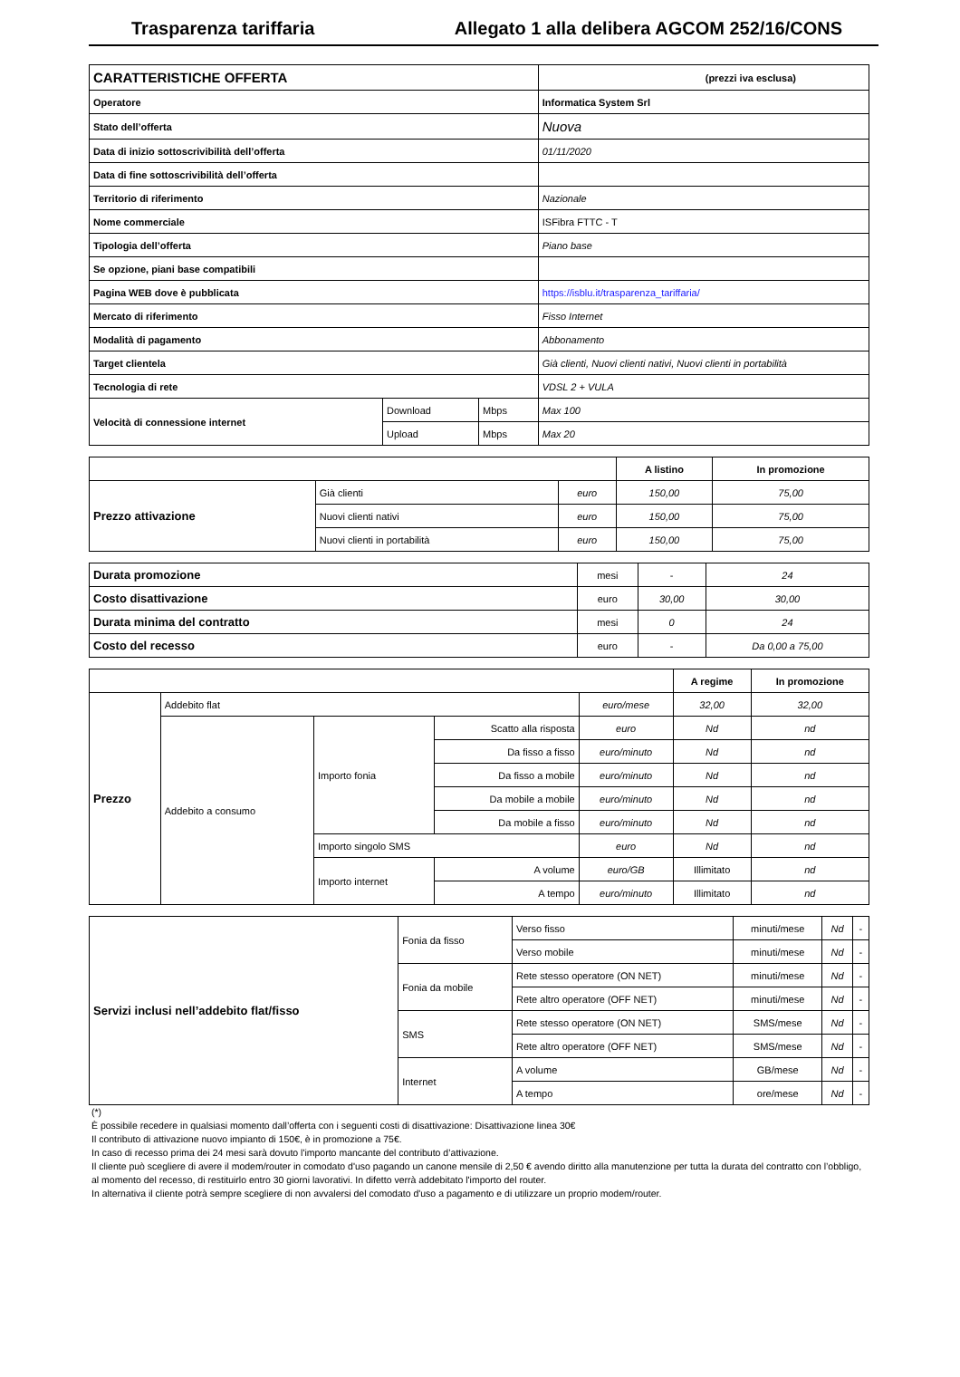Trasparenza tariffaria Allegato 1 alla delibera AGCOM 252/16/CONS
| CARATTERISTICHE OFFERTA | | | (prezzi iva esclusa) |
| Operatore | | | Informatica System Srl |
| Stato dell’offerta | | | Nuova |
| Data di inizio sottoscrivibilità dell’offerta | | | 01/11/2020 |
| Data di fine sottoscrivibilità dell’offerta | | | |
| Territorio di riferimento | | | Nazionale |
| Nome commerciale | | | ISFibra FTTC - T |
| Tipologia dell’offerta | | | Piano base |
| Se opzione, piani base compatibili | | | |
| Pagina WEB dove è pubblicata | | | https://isblu.it/trasparenza_tariffaria/ |
| Mercato di riferimento | | | Fisso Internet |
| Modalità di pagamento | | | Abbonamento |
| Target clientela | | | Già clienti, Nuovi clienti nativi, Nuovi clienti in portabilità |
| Tecnologia di rete | | | VDSL 2 + VULA |
| Velocità di connessione internet | Download | Mbps | Max 100 |
| | Upload | Mbps | Max 20 |
| | | | A listino | In promozione |
| --- | --- | --- | --- | --- |
| Prezzo attivazione | Già clienti | euro | 150,00 | 75,00 |
| | Nuovi clienti nativi | euro | 150,00 | 75,00 |
| | Nuovi clienti in portabilità | euro | 150,00 | 75,00 |
| Durata promozione | mesi | - | 24 |
| Costo disattivazione | euro | 30,00 | 30,00 |
| Durata minima del contratto | mesi | 0 | 24 |
| Costo del recesso | euro | - | Da 0,00 a 75,00 |
| | | | | | A regime | In promozione |
| --- | --- | --- | --- | --- | --- | --- |
| Prezzo | Addebito flat | | | euro/mese | 32,00 | 32,00 |
| | Addebito a consumo | Importo fonia | Scatto alla risposta | euro | Nd | nd |
| | | | Da fisso a fisso | euro/minuto | Nd | nd |
| | | | Da fisso a mobile | euro/minuto | Nd | nd |
| | | | Da mobile a mobile | euro/minuto | Nd | nd |
| | | | Da mobile a fisso | euro/minuto | Nd | nd |
| | | Importo singolo SMS | | euro | Nd | nd |
| | | Importo internet | A volume | euro/GB | Illimitato | nd |
| | | | A tempo | euro/minuto | Illimitato | nd |
| Servizi inclusi nell’addebito flat/fisso | Fonia da fisso | Verso fisso | minuti/mese | Nd | - |
| | | Verso mobile | minuti/mese | Nd | - |
| | Fonia da mobile | Rete stesso operatore (ON NET) | minuti/mese | Nd | - |
| | | Rete altro operatore (OFF NET) | minuti/mese | Nd | - |
| | SMS | Rete stesso operatore (ON NET) | SMS/mese | Nd | - |
| | | Rete altro operatore (OFF NET) | SMS/mese | Nd | - |
| | Internet | A volume | GB/mese | Nd | - |
| | | A tempo | ore/mese | Nd | - |
(*)
È possibile recedere in qualsiasi momento dall’offerta con i seguenti costi di disattivazione: Disattivazione linea 30€
Il contributo di attivazione nuovo impianto di 150€, è in promozione a 75€.
In caso di recesso prima dei 24 mesi sarà dovuto l'importo mancante del contributo d’attivazione.
Il cliente può scegliere di avere il modem/router in comodato d'uso pagando un canone mensile di 2,50 € avendo diritto alla manutenzione per tutta la durata del contratto con l’obbligo, al momento del recesso, di restituirlo entro 30 giorni lavorativi. In difetto verrà addebitato l'importo del router.
In alternativa il cliente potrà sempre scegliere di non avvalersi del comodato d'uso a pagamento e di utilizzare un proprio modem/router.